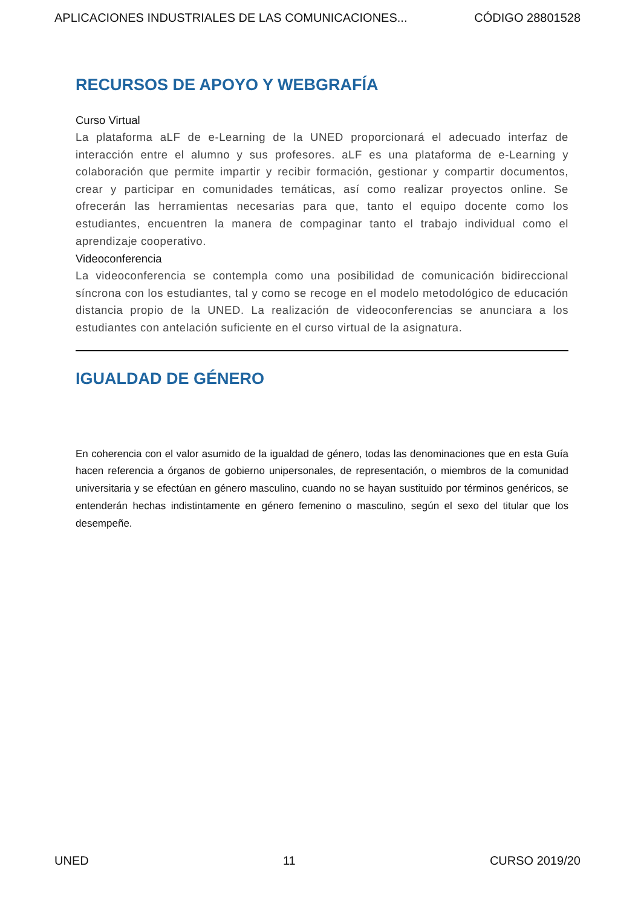APLICACIONES INDUSTRIALES DE LAS COMUNICACIONES... CÓDIGO 28801528
RECURSOS DE APOYO Y WEBGRAFÍA
Curso Virtual
La plataforma aLF de e-Learning de la UNED proporcionará el adecuado interfaz de interacción entre el alumno y sus profesores. aLF es una plataforma de e-Learning y colaboración que permite impartir y recibir formación, gestionar y compartir documentos, crear y participar en comunidades temáticas, así como realizar proyectos online. Se ofrecerán las herramientas necesarias para que, tanto el equipo docente como los estudiantes, encuentren la manera de compaginar tanto el trabajo individual como el aprendizaje cooperativo.
Videoconferencia
La videoconferencia se contempla como una posibilidad de comunicación bidireccional síncrona con los estudiantes, tal y como se recoge en el modelo metodológico de educación distancia propio de la UNED. La realización de videoconferencias se anunciara a los estudiantes con antelación suficiente en el curso virtual de la asignatura.
IGUALDAD DE GÉNERO
En coherencia con el valor asumido de la igualdad de género, todas las denominaciones que en esta Guía hacen referencia a órganos de gobierno unipersonales, de representación, o miembros de la comunidad universitaria y se efectúan en género masculino, cuando no se hayan sustituido por términos genéricos, se entenderán hechas indistintamente en género femenino o masculino, según el sexo del titular que los desempeñe.
UNED 11 CURSO 2019/20